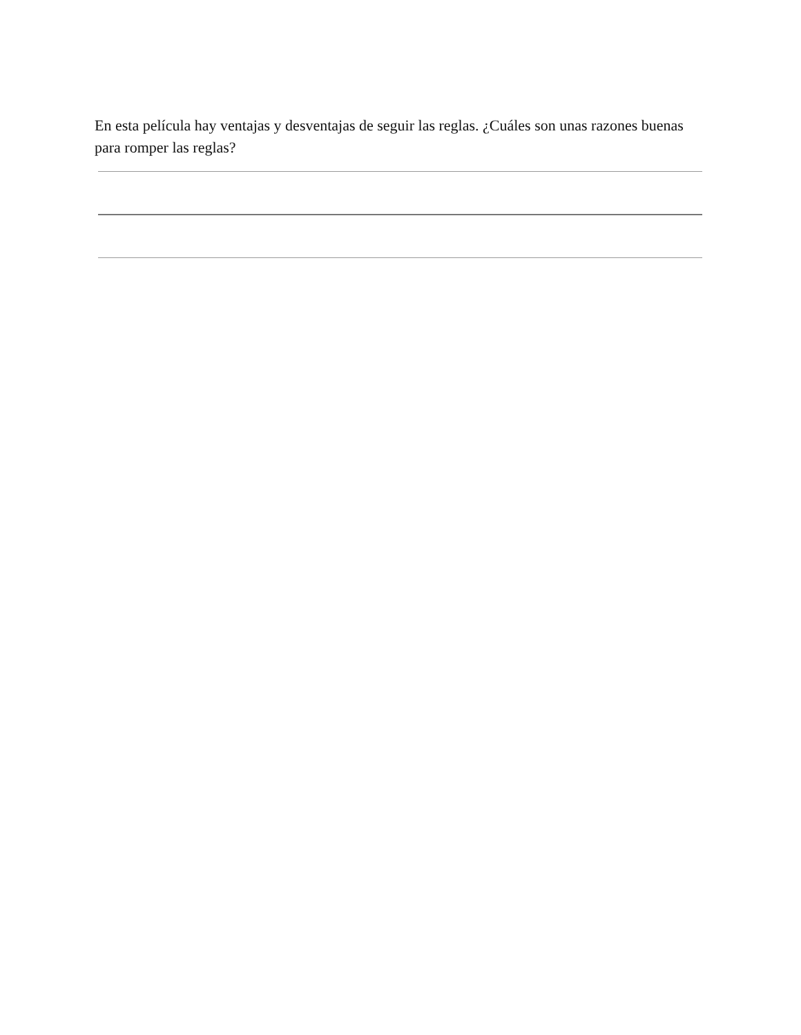En esta película hay ventajas y desventajas de seguir las reglas. ¿Cuáles son unas razones buenas para romper las reglas?